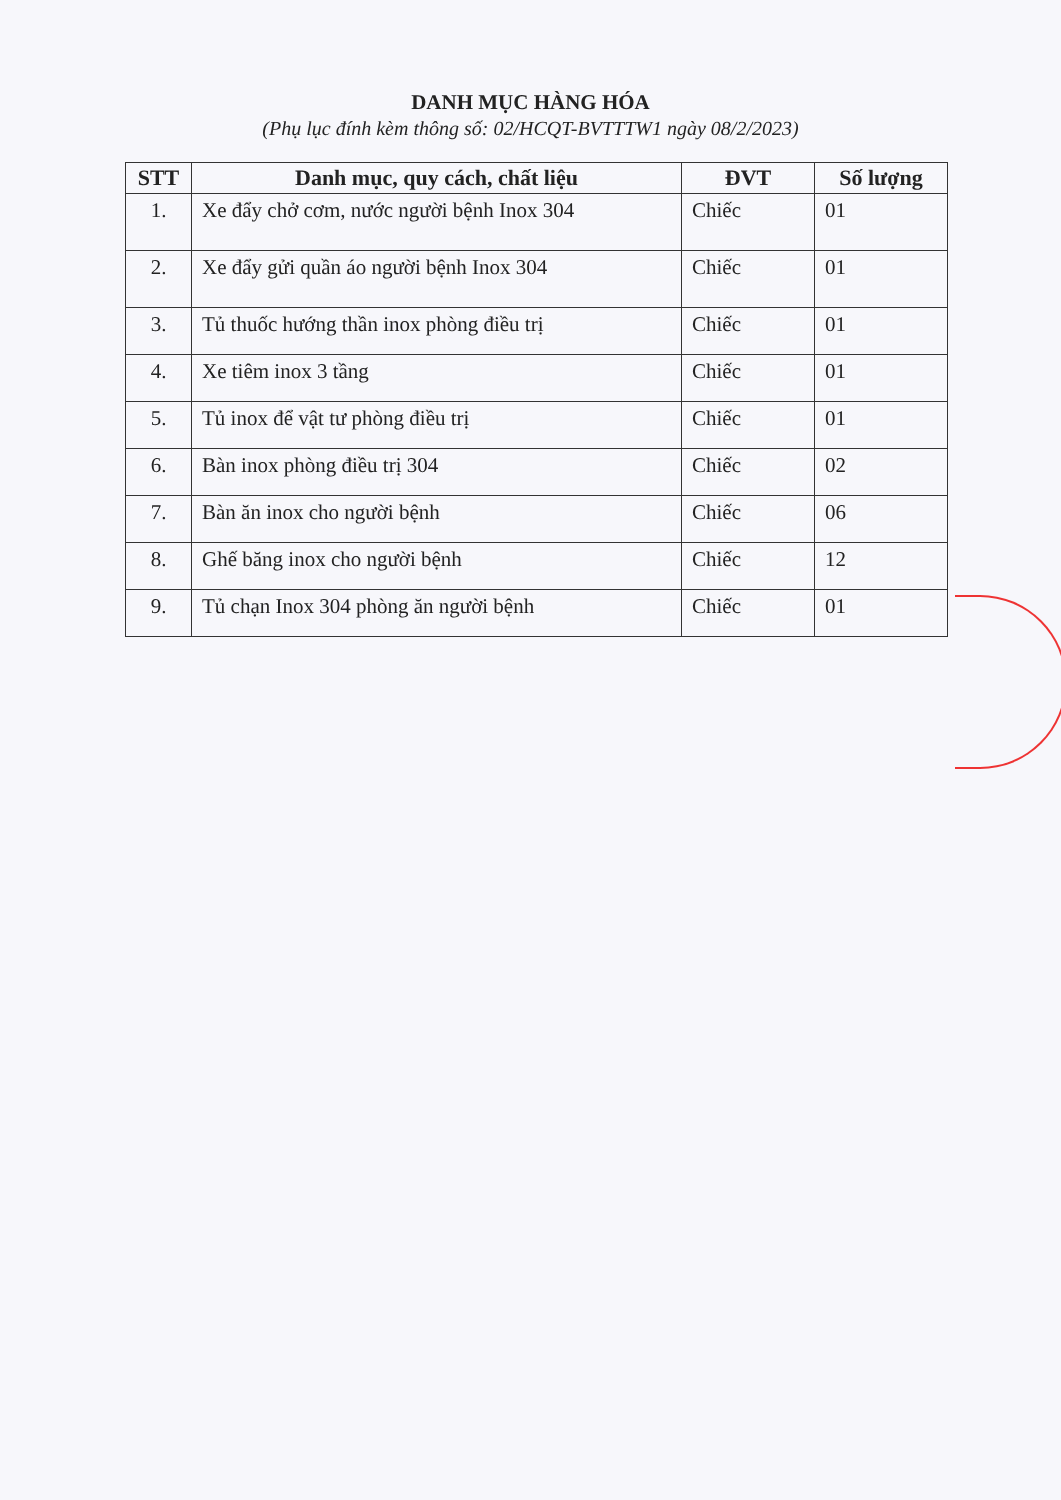DANH MỤC HÀNG HÓA
(Phụ lục đính kèm thông số: 02/HCQT-BVTTTW1 ngày 08/2/2023)
| STT | Danh mục, quy cách, chất liệu | ĐVT | Số lượng |
| --- | --- | --- | --- |
| 1. | Xe đẩy chở cơm, nước người bệnh Inox 304 | Chiếc | 01 |
| 2. | Xe đẩy gửi quần áo người bệnh Inox 304 | Chiếc | 01 |
| 3. | Tủ thuốc hướng thần inox phòng điều trị | Chiếc | 01 |
| 4. | Xe tiêm inox 3 tầng | Chiếc | 01 |
| 5. | Tủ inox để vật tư phòng điều trị | Chiếc | 01 |
| 6. | Bàn inox phòng điều trị 304 | Chiếc | 02 |
| 7. | Bàn ăn inox cho người bệnh | Chiếc | 06 |
| 8. | Ghế băng inox cho người bệnh | Chiếc | 12 |
| 9. | Tủ chạn Inox 304 phòng ăn người bệnh | Chiếc | 01 |